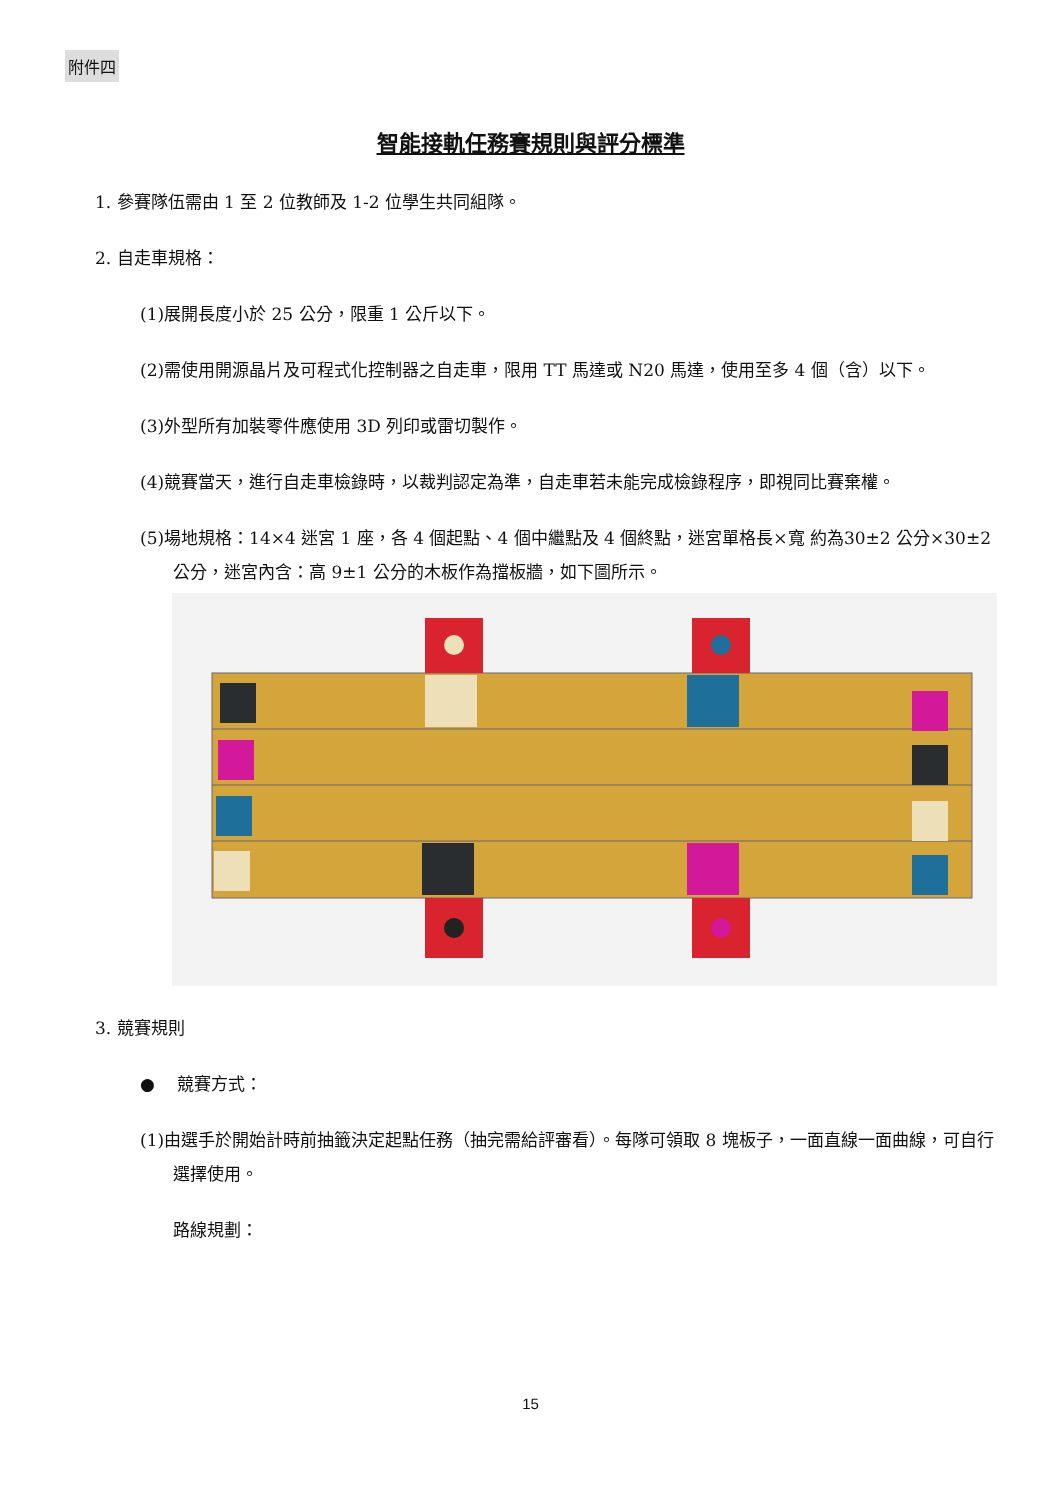附件四
智能接軌任務賽規則與評分標準
1. 參賽隊伍需由 1 至 2 位教師及 1-2 位學生共同組隊。
2. 自走車規格：
(1)展開長度小於 25 公分，限重 1 公斤以下。
(2)需使用開源晶片及可程式化控制器之自走車，限用 TT 馬達或 N20 馬達，使用至多 4 個（含）以下。
(3)外型所有加裝零件應使用 3D 列印或雷切製作。
(4)競賽當天，進行自走車檢錄時，以裁判認定為準，自走車若未能完成檢錄程序，即視同比賽棄權。
(5)場地規格：14×4 迷宮 1 座，各 4 個起點、4 個中繼點及 4 個終點，迷宮單格長×寬 約為30±2 公分×30±2 公分，迷宮內含：高 9±1 公分的木板作為擋板牆，如下圖所示。
3. 競賽規則
●　 競賽方式：
(1)由選手於開始計時前抽籤決定起點任務（抽完需給評審看）。每隊可領取 8 塊板子，一面直線一面曲線，可自行選擇使用。
路線規劃：
15